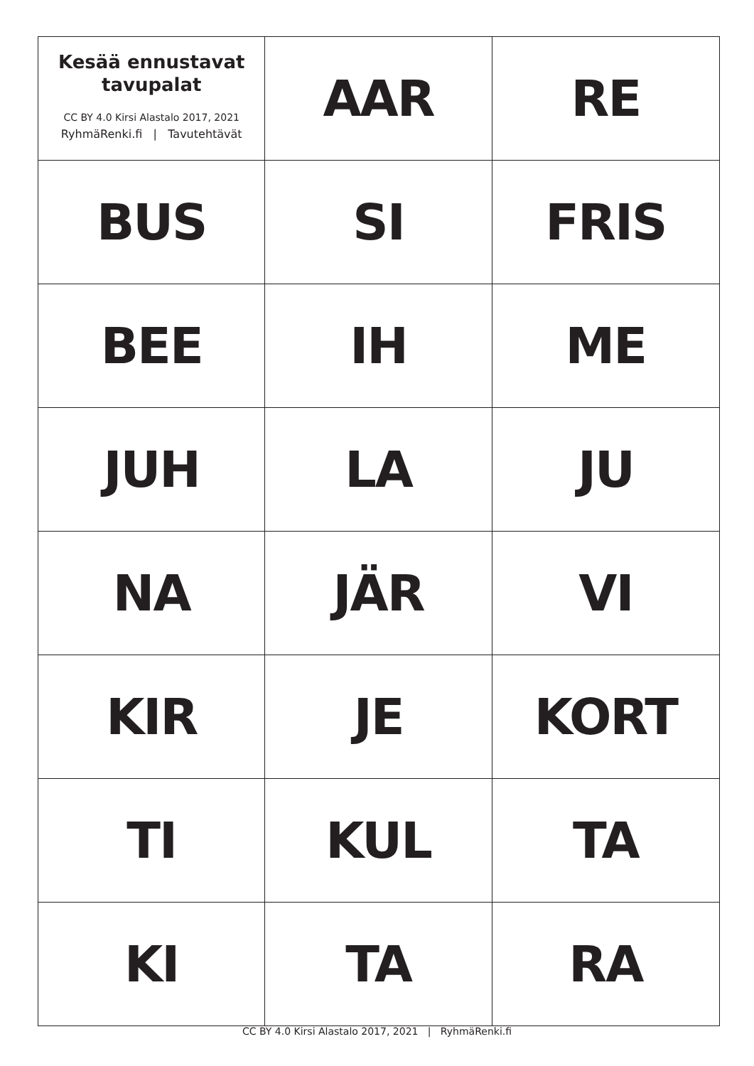| Kesää ennustavat tavupalat CC BY 4.0 Kirsi Alastalo 2017, 2021 RyhmäRenki.fi / Tavutehtävät | AAR | RE |
| BUS | SI | FRIS |
| BEE | IH | ME |
| JUH | LA | JU |
| NA | JÄR | VI |
| KIR | JE | KORT |
| TI | KUL | TA |
| KI | TA | RA |
CC BY 4.0 Kirsi Alastalo 2017, 2021 | RyhmäRenki.fi